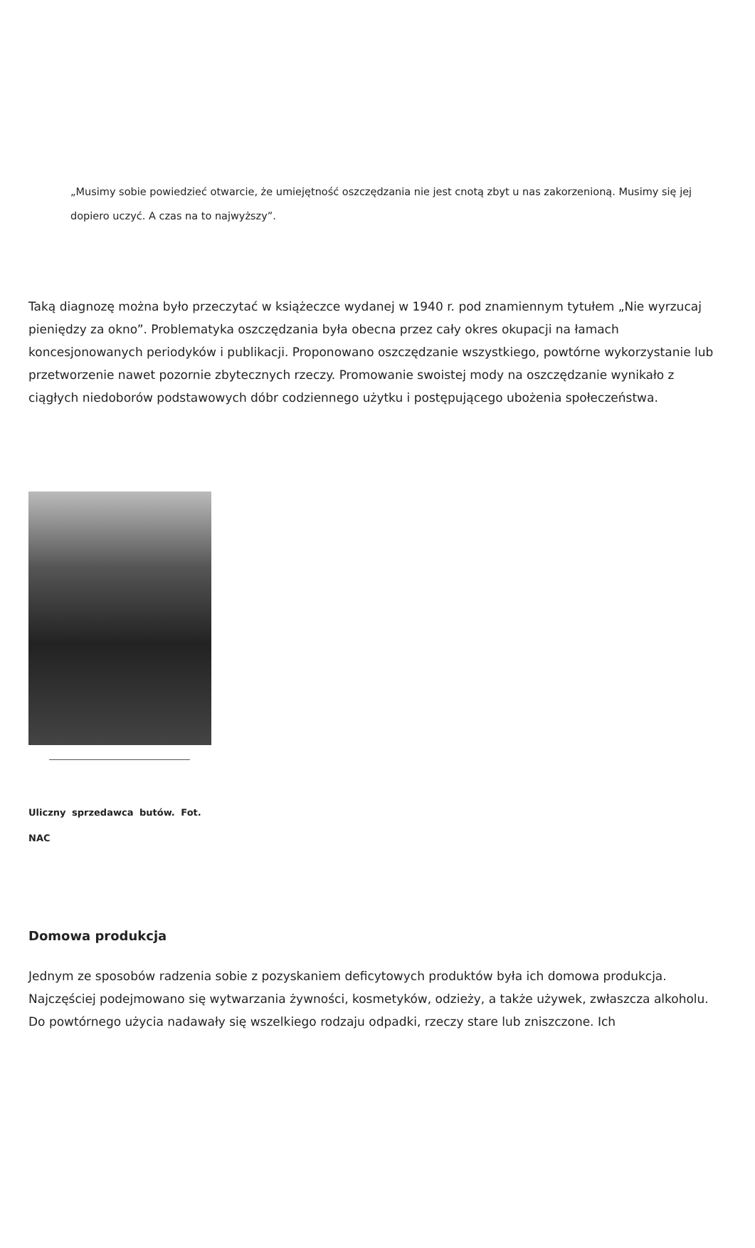„Musimy sobie powiedzieć otwarcie, że umiejętność oszczędzania nie jest cnotą zbyt u nas zakorzenioną. Musimy się jej dopiero uczyć. A czas na to najwyższy”.
Taką diagnozę można było przeczytać w książeczce wydanej w 1940 r. pod znamiennym tytułem „Nie wyrzucaj pieniędzy za okno”. Problematyka oszczędzania była obecna przez cały okres okupacji na łamach koncesjonowanych periodyków i publikacji. Proponowano oszczędzanie wszystkiego, powtórne wykorzystanie lub przetworzenie nawet pozornie zbytecznych rzeczy. Promowanie swoistej mody na oszczędzanie wynikało z ciągłych niedoborów podstawowych dóbr codziennego użytku i postępującego ubożenia społeczeństwa.
Uliczny sprzedawca butów. Fot. NAC
Domowa produkcja
Jednym ze sposobów radzenia sobie z pozyskaniem deficytowych produktów była ich domowa produkcja. Najczęściej podejmowano się wytwarzania żywności, kosmetyków, odzieży, a także używek, zwłaszcza alkoholu. Do powtórnego użycia nadawały się wszelkiego rodzaju odpadki, rzeczy stare lub zniszczone. Ich